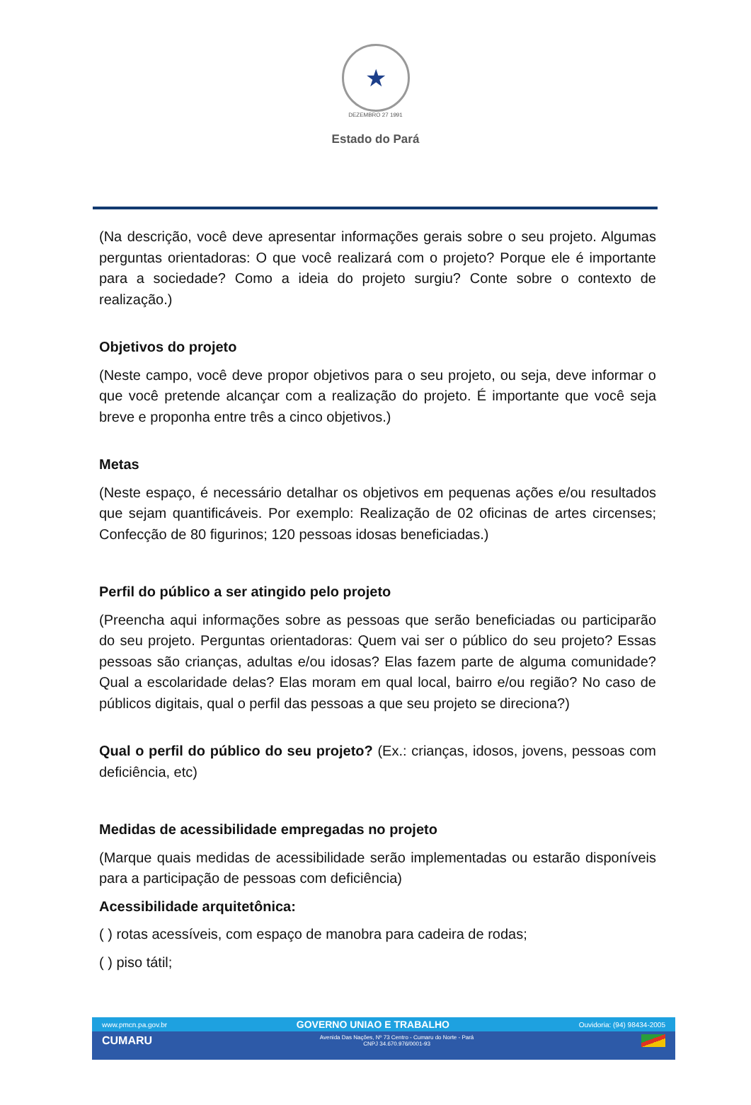★
DEZEMBRO 27 1991
Estado do Pará
(Na descrição, você deve apresentar informações gerais sobre o seu projeto. Algumas perguntas orientadoras: O que você realizará com o projeto? Porque ele é importante para a sociedade? Como a ideia do projeto surgiu? Conte sobre o contexto de realização.)
Objetivos do projeto
(Neste campo, você deve propor objetivos para o seu projeto, ou seja, deve informar o que você pretende alcançar com a realização do projeto. É importante que você seja breve e proponha entre três a cinco objetivos.)
Metas
(Neste espaço, é necessário detalhar os objetivos em pequenas ações e/ou resultados que sejam quantificáveis. Por exemplo: Realização de 02 oficinas de artes circenses; Confecção de 80 figurinos; 120 pessoas idosas beneficiadas.)
Perfil do público a ser atingido pelo projeto
(Preencha aqui informações sobre as pessoas que serão beneficiadas ou participarão do seu projeto. Perguntas orientadoras: Quem vai ser o público do seu projeto? Essas pessoas são crianças, adultas e/ou idosas? Elas fazem parte de alguma comunidade? Qual a escolaridade delas? Elas moram em qual local, bairro e/ou região? No caso de públicos digitais, qual o perfil das pessoas a que seu projeto se direciona?)
Qual o perfil do público do seu projeto? (Ex.: crianças, idosos, jovens, pessoas com deficiência, etc)
Medidas de acessibilidade empregadas no projeto
(Marque quais medidas de acessibilidade serão implementadas ou estarão disponíveis para a participação de pessoas com deficiência)
Acessibilidade arquitetônica:
( ) rotas acessíveis, com espaço de manobra para cadeira de rodas;
( ) piso tátil;
www.pmcn.pa.gov.br GOVERNO UNIAO E TRABALHO Ouvidoria: (94) 98434-2005
CUMARU Avenida Das Nações, Nº 73 Centro - Cumaru do Norte - Pará
CNPJ 34.670.976/0001-93